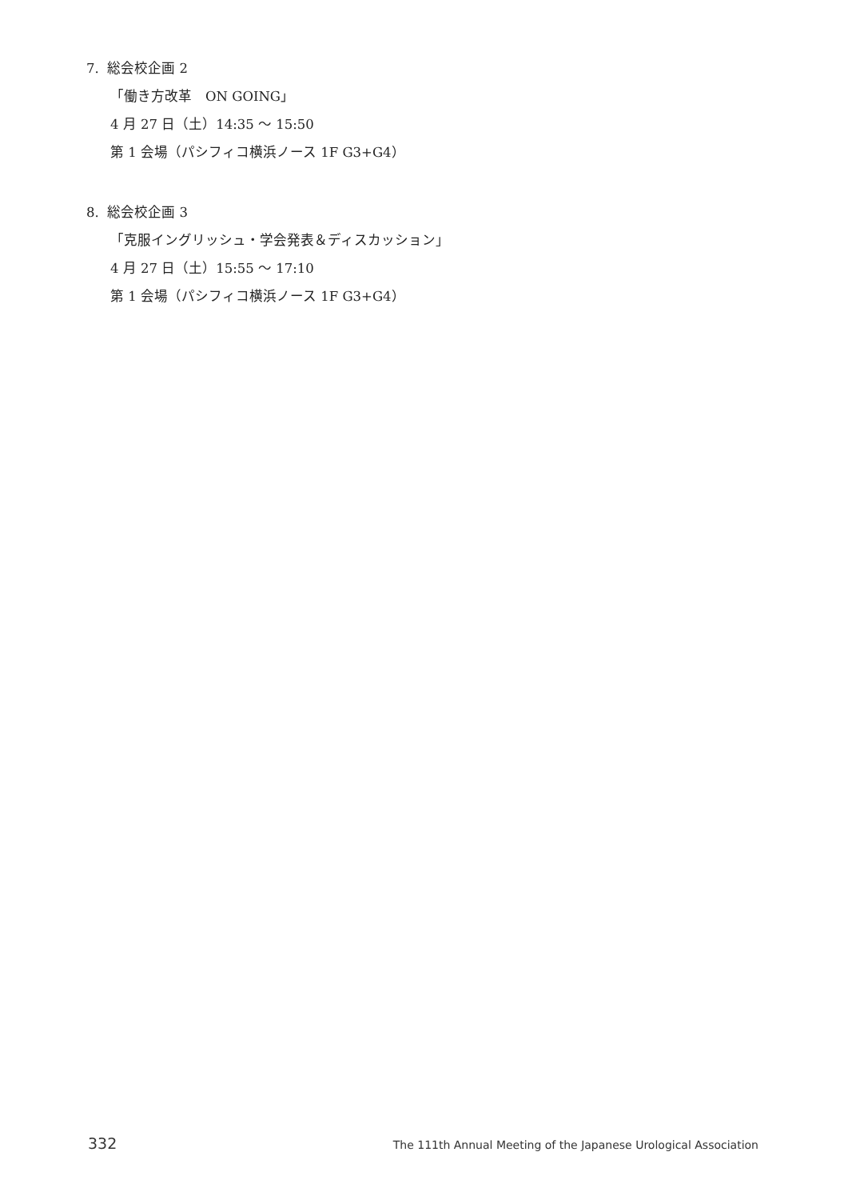7. 総会校企画 2
「働き方改革　ON GOING」
4 月 27 日（土）14:35 ～ 15:50
第 1 会場（パシフィコ横浜ノース 1F G3+G4）
8. 総会校企画 3
「克服イングリッシュ・学会発表＆ディスカッション」
4 月 27 日（土）15:55 ～ 17:10
第 1 会場（パシフィコ横浜ノース 1F G3+G4）
332 The 111th Annual Meeting of the Japanese Urological Association